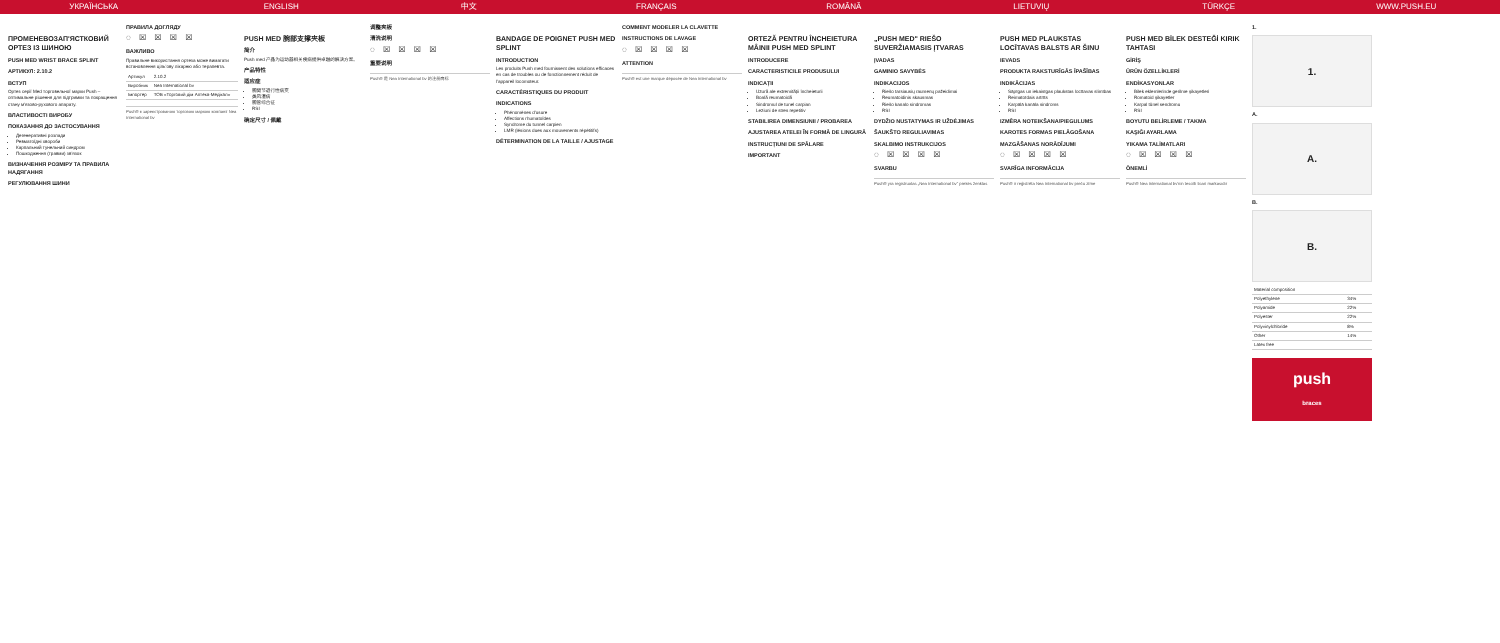УКРАЇНСЬКА ENGLISH 中文 FRANÇAIS ROMÂNĂ LIETUVIŲ TÜRKÇE WWW.PUSH.EU
ПРОМЕНЕВОЗАП'ЯСТКОВИЙ ОРТЕЗ ІЗ ШИНОЮ
PUSH MED WRIST BRACE SPLINT
АРТИКУЛ: 2.10.2
ВСТУП
Ортез серії Med торговельної марки Push – оптимальне рішення для підтримки та покращення стану м'язово-рухового апарату.
ВЛАСТИВОСТІ ВИРОБУ
ПОКАЗАННЯ ДО ЗАСТОСУВАННЯ
Дегенеративні розлади
Ревматоїдні хвороби
Карпальний тунельний синдром
Пошкодження (травми) зв'язок
ВИЗНАЧЕННЯ РОЗМІРУ ТА ПРАВИЛА НАДЯГАННЯ
РЕГУЛЮВАННЯ ШИНИ
ПРАВИЛА ДОГЛЯДУ
◌ ☒ ☒ ☒ ☒
ВАЖЛИВО
Правильне використання ортеза може вимагати встановлення ціль'ову лікарню або терапевта.
| Артикул | 2.10.2 |
| Виробник | Nea International bv |
| Імпортер | ТОВ «Торговий дім Аптека-Медікал» |
Push® є зареєстрованою торговою маркою компанії Nea International bv
PUSH MED 腕部支撑夹板
简介
Push med 产品为运动器相关疾病提供卓越的解决方案。
产品特性
适应症
腕関节退行性病变
类风湿病
腕管综合征
RSI
确定尺寸 / 佩戴
调整夹板
清洗说明
◌ ☒ ☒ ☒ ☒
重要说明
Push® 是 Nea International bv 的注册商标
BANDAGE DE POIGNET PUSH MED SPLINT
INTRODUCTION
Les produits Push med fournissent des solutions efficaces en cas de troubles ou de fonctionnement réduit de l'appareil locomoteur.
CARACTÉRISTIQUES DU PRODUIT
INDICATIONS
Phénomènes d'usure
Affections rhumatoïdes
Syndrome du tunnel carpien
LMR (lésions dues aux mouvements répétitifs)
DÉTERMINATION DE LA TAILLE / AJUSTAGE
COMMENT MODELER LA CLAVETTE
INSTRUCTIONS DE LAVAGE
◌ ☒ ☒ ☒ ☒
ATTENTION
Push® est une marque déposée de Nea International bv
ORTEZĂ PENTRU ÎNCHEIETURA MÂINII PUSH MED SPLINT
INTRODUCERE
CARACTERISTICILE PRODUSULUI
INDICAȚII
Uzură ale extremității încheieturii
Boală reumatoidă
Sindromul de tunel carpian
Leziuni de stres repetitiv
STABILIREA DIMENSIUNII / PROBAREA
AJUSTAREA ATELEI ÎN FORMĂ DE LINGURĂ
INSTRUCȚIUNI DE SPĂLARE
IMPORTANT
„PUSH MED" RIEŠO SUVERŽIAMASIS ĮTVARAS
ĮVADAS
GAMINIO SAVYBĖS
INDIKACIJOS
Riešo tarsiausių raumenų pažeidimai
Reumatoidinis skausmas
Riešo kanalo sindromas
RSI
DYDŽIO NUSTATYMAS IR UŽDĖJIMAS
ŠAUKŠTO REGULIAVIMAS
SKALBIMO INSTRUKCIJOS
◌ ☒ ☒ ☒ ☒
SVARBU
Push® yra registruotas „Nea International bv" prekės ženklas
PUSH MED PLAUKSTAS LOCĪTAVAS BALSTS AR ŠINU
IEVADS
PRODUKTA RAKSTURĪGĀS ĪPAŠĪBAS
INDIKĀCIJAS
Sāpīgas un iekaisīgas plaukstas locītavas slimības
Reimatoīdais artrīts
Karpālā kanāla sindroms
RSI
IZMĒRA NOTEIKŠANA/PIEGULUMS
KAROTES FORMAS PIELĀGOŠANA
MAZGĀŠANAS NORĀDĪJUMI
◌ ☒ ☒ ☒ ☒
SVARĪGA INFORMĀCIJA
Push® ir reģistrēta Nea International bv preču zīme
PUSH MED BİLEK DESTEĞİ KIRIK TAHTASI
GİRİŞ
ÜRÜN ÖZELLİKLERİ
ENDİKASYONLAR
Bilek eklemlerinde gerilme şikayetleri
Romatoid şikayetler
Karpal tünel sendromu
RSI
BOYUTU BELİRLEME / TAKMA
KAŞIĞI AYARLAMA
YIKAMA TALİMATLARI
◌ ☒ ☒ ☒ ☒
ÖNEMLİ
Push® Nea International bv'nin tescilli ticari markasıdır
1.
1.
A.
A.
B.
B.
| Material composition | |
| Polyethylene | 34% |
| Polyamide | 22% |
| Polyester | 22% |
| Polyvinylchloride | 8% |
| Other | 14% |
| Latex free | |
push
braces